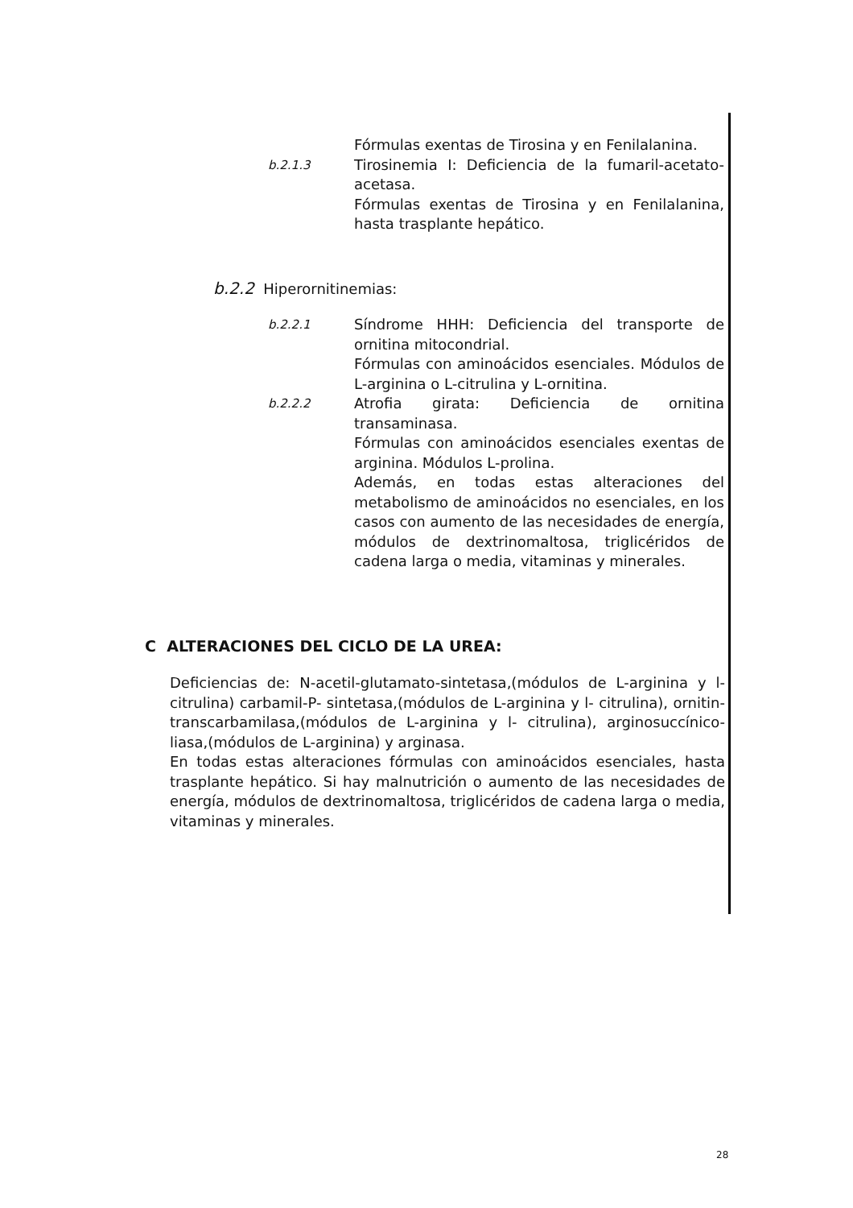Fórmulas exentas de Tirosina y en Fenilalanina.
b.2.1.3
Tirosinemia I: Deficiencia de la fumaril-acetato-acetasa.
Fórmulas exentas de Tirosina y en Fenilalanina, hasta trasplante hepático.
b.2.2 Hiperornitinemias:
b.2.2.1
Síndrome HHH: Deficiencia del transporte de ornitina mitocondrial.
Fórmulas con aminoácidos esenciales. Módulos de L-arginina o L-citrulina y L-ornitina.
b.2.2.2
Atrofia girata: Deficiencia de ornitina transaminasa.
Fórmulas con aminoácidos esenciales exentas de arginina. Módulos L-prolina.
Además, en todas estas alteraciones del metabolismo de aminoácidos no esenciales, en los casos con aumento de las necesidades de energía, módulos de dextrinomaltosa, triglicéridos de cadena larga o media, vitaminas y minerales.
C ALTERACIONES DEL CICLO DE LA UREA:
Deficiencias de: N-acetil-glutamato-sintetasa,(módulos de L-arginina y l- citrulina) carbamil-P- sintetasa,(módulos de L-arginina y l- citrulina), ornitin-transcarbamilasa,(módulos de L-arginina y l- citrulina), arginosuccínico-liasa,(módulos de L-arginina) y arginasa.
En todas estas alteraciones fórmulas con aminoácidos esenciales, hasta trasplante hepático. Si hay malnutrición o aumento de las necesidades de energía, módulos de dextrinomaltosa, triglicéridos de cadena larga o media, vitaminas y minerales.
28